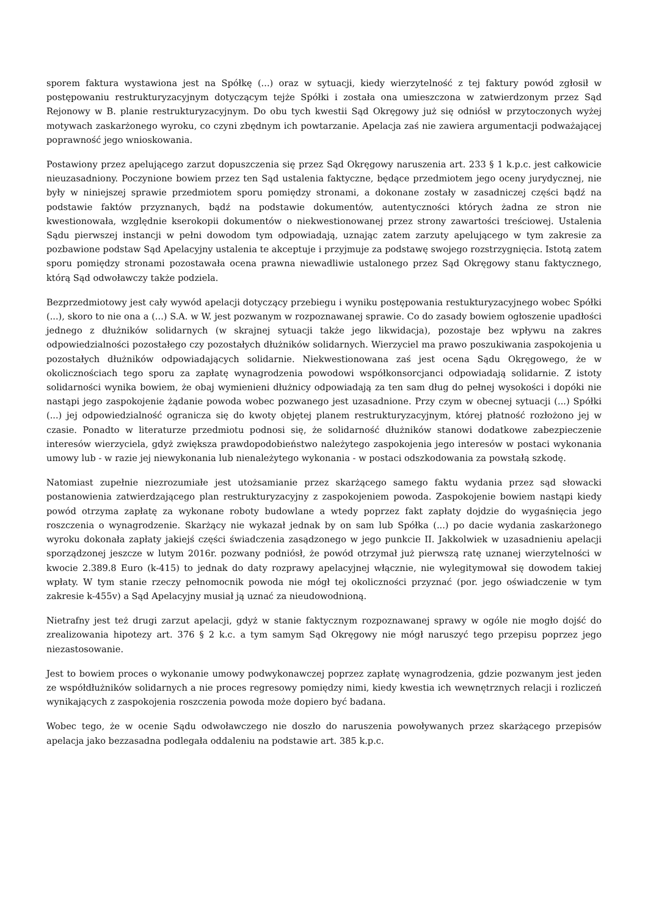sporem faktura wystawiona jest na Spółkę (...) oraz w sytuacji, kiedy wierzytelność z tej faktury powód zgłosił w postępowaniu restrukturyzacyjnym dotyczącym tejże Spółki i została ona umieszczona w zatwierdzonym przez Sąd Rejonowy w B. planie restrukturyzacyjnym. Do obu tych kwestii Sąd Okręgowy już się odniósł w przytoczonych wyżej motywach zaskarżonego wyroku, co czyni zbędnym ich powtarzanie. Apelacja zaś nie zawiera argumentacji podważającej poprawność jego wnioskowania.
Postawiony przez apelującego zarzut dopuszczenia się przez Sąd Okręgowy naruszenia art. 233 § 1 k.p.c. jest całkowicie nieuzasadniony. Poczynione bowiem przez ten Sąd ustalenia faktyczne, będące przedmiotem jego oceny jurydycznej, nie były w niniejszej sprawie przedmiotem sporu pomiędzy stronami, a dokonane zostały w zasadniczej części bądź na podstawie faktów przyznanych, bądź na podstawie dokumentów, autentyczności których żadna ze stron nie kwestionowała, względnie kserokopii dokumentów o niekwestionowanej przez strony zawartości treściowej. Ustalenia Sądu pierwszej instancji w pełni dowodom tym odpowiadają, uznając zatem zarzuty apelującego w tym zakresie za pozbawione podstaw Sąd Apelacyjny ustalenia te akceptuje i przyjmuje za podstawę swojego rozstrzygnięcia. Istotą zatem sporu pomiędzy stronami pozostawała ocena prawna niewadliwie ustalonego przez Sąd Okręgowy stanu faktycznego, którą Sąd odwoławczy także podziela.
Bezprzedmiotowy jest cały wywód apelacji dotyczący przebiegu i wyniku postępowania restukturyzacyjnego wobec Spółki (...), skoro to nie ona a (...) S.A. w W. jest pozwanym w rozpoznawanej sprawie. Co do zasady bowiem ogłoszenie upadłości jednego z dłużników solidarnych (w skrajnej sytuacji także jego likwidacja), pozostaje bez wpływu na zakres odpowiedzialności pozostałego czy pozostałych dłużników solidarnych. Wierzyciel ma prawo poszukiwania zaspokojenia u pozostałych dłużników odpowiadających solidarnie. Niekwestionowana zaś jest ocena Sądu Okręgowego, że w okolicznościach tego sporu za zapłatę wynagrodzenia powodowi współkonsorcjanci odpowiadają solidarnie. Z istoty solidarności wynika bowiem, że obaj wymienieni dłużnicy odpowiadają za ten sam dług do pełnej wysokości i dopóki nie nastąpi jego zaspokojenie żądanie powoda wobec pozwanego jest uzasadnione. Przy czym w obecnej sytuacji (...) Spółki (...) jej odpowiedzialność ogranicza się do kwoty objętej planem restrukturyzacyjnym, której płatność rozłożono jej w czasie. Ponadto w literaturze przedmiotu podnosi się, że solidarność dłużników stanowi dodatkowe zabezpieczenie interesów wierzyciela, gdyż zwiększa prawdopodobieństwo należytego zaspokojenia jego interesów w postaci wykonania umowy lub - w razie jej niewykonania lub nienależytego wykonania - w postaci odszkodowania za powstałą szkodę.
Natomiast zupełnie niezrozumiałe jest utożsamianie przez skarżącego samego faktu wydania przez sąd słowacki postanowienia zatwierdzającego plan restrukturyzacyjny z zaspokojeniem powoda. Zaspokojenie bowiem nastąpi kiedy powód otrzyma zapłatę za wykonane roboty budowlane a wtedy poprzez fakt zapłaty dojdzie do wygaśnięcia jego roszczenia o wynagrodzenie. Skarżący nie wykazał jednak by on sam lub Spółka (...) po dacie wydania zaskarżonego wyroku dokonała zapłaty jakiejś części świadczenia zasądzonego w jego punkcie II. Jakkolwiek w uzasadnieniu apelacji sporządzonej jeszcze w lutym 2016r. pozwany podniósł, że powód otrzymał już pierwszą ratę uznanej wierzytelności w kwocie 2.389.8 Euro (k-415) to jednak do daty rozprawy apelacyjnej włącznie, nie wylegitymował się dowodem takiej wpłaty. W tym stanie rzeczy pełnomocnik powoda nie mógł tej okoliczności przyznać (por. jego oświadczenie w tym zakresie k-455v) a Sąd Apelacyjny musiał ją uznać za nieudowodnioną.
Nietrafny jest też drugi zarzut apelacji, gdyż w stanie faktycznym rozpoznawanej sprawy w ogóle nie mogło dojść do zrealizowania hipotezy art. 376 § 2 k.c. a tym samym Sąd Okręgowy nie mógł naruszyć tego przepisu poprzez jego niezastosowanie.
Jest to bowiem proces o wykonanie umowy podwykonawczej poprzez zapłatę wynagrodzenia, gdzie pozwanym jest jeden ze współdłużników solidarnych a nie proces regresowy pomiędzy nimi, kiedy kwestia ich wewnętrznych relacji i rozliczeń wynikających z zaspokojenia roszczenia powoda może dopiero być badana.
Wobec tego, że w ocenie Sądu odwoławczego nie doszło do naruszenia powoływanych przez skarżącego przepisów apelacja jako bezzasadna podlegała oddaleniu na podstawie art. 385 k.p.c.